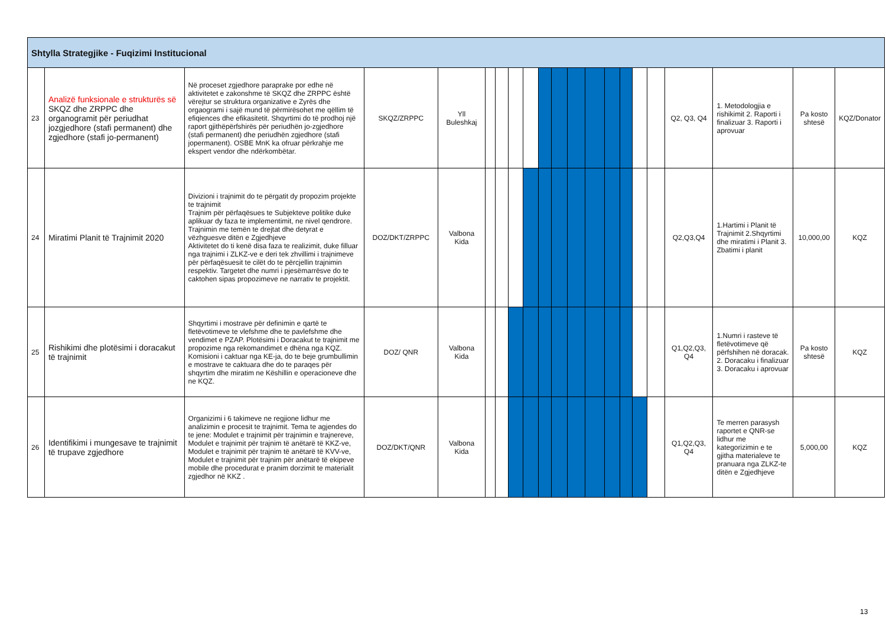| Shtylla Strategjike - Fuqizimi Institucional | | | | | | | | | | | | | | | | | | | | |
| --- | --- | --- | --- | --- | --- | --- | --- | --- | --- | --- | --- | --- | --- | --- | --- | --- | --- | --- | --- | --- |
| 23 | Analizë funksionale e strukturës së SKQZ dhe ZRPPC dhe organogramit për periudhat jozgjedhore (stafi permanent) dhe zgjedhore (stafi jo-permanent) | Në proceset zgjedhore paraprake por edhe në aktivitetet e zakonshme të SKQZ dhe ZRPPC është vërejtur se struktura organizative e Zyrës dhe orgaogrami i sajë mund të përmirësohet me qëllim të efiqiences dhe efikasitetit. Shqyrtimi do të prodhoj një raport gjithëpërfshirës për periudhën jo-zgjedhore (stafi permanent) dhe periudhën zgjedhore (stafi jopermanent). OSBE MnK ka ofruar përkrahje me ekspert vendor dhe ndërkombëtar. | SKQZ/ZRPPC | Yll Buleshkaj | | | | | | | | | | | | | Q2, Q3, Q4 | 1. Metodologjia e rishikimit 2. Raporti i finalizuar 3. Raporti i aprovuar | Pa kosto shtesë | KQZ/Donator |
| 24 | Miratimi Planit të Trajnimit 2020 | Divizioni i trajnimit do te përgatit dy propozim projekte te trajnimit Trajnim për përfaqësues te Subjekteve politike duke aplikuar dy faza te implementimit, ne nivel qendrore. Trajnimin me temën te drejtat dhe detyrat e vëzhguesve ditën e Zgjedhjeve Aktivitetet do ti kenë disa faza te realizimit, duke filluar nga trajnimi i ZLKZ-ve e deri tek zhvillimi i trajnimeve për përfaqësuesit te cilët do te përcjellin trajnimin respektiv. Targetet dhe numri i pjesëmarrësve do te caktohen sipas propozimeve ne narrativ te projektit. | DOZ/DKT/ZRPPC | Valbona Kida | | | | | | | | | | | | | Q2,Q3,Q4 | 1.Hartimi i Planit të Trajnimit 2.Shqyrtimi dhe miratimi i Planit 3. Zbatimi i planit | 10,000,00 | KQZ |
| 25 | Rishikimi dhe plotësimi i doracakut të trajnimit | Shqyrtimi i mostrave për definimin e qartë te fletëvotimeve te vlefshme dhe te pavlefshme dhe vendimet e PZAP. Plotësimi i Doracakut te trajnimit me propozime nga rekomandimet e dhëna nga KQZ. Komisioni i caktuar nga KE-ja, do te beje grumbullimin e mostrave te caktuara dhe do te paraqes për shqyrtim dhe miratim ne Këshillin e operacioneve dhe ne KQZ. | DOZ/ QNR | Valbona Kida | | | | | | | | | | | | | Q1,Q2,Q3, Q4 | 1.Numri i rasteve të fletëvotimeve që përfshihen në doracak. 2. Doracaku i finalizuar 3. Doracaku i aprovuar | Pa kosto shtesë | KQZ |
| 26 | Identifikimi i mungesave te trajnimit të trupave zgjedhore | Organizimi i 6 takimeve ne regjione lidhur me analizimin e procesit te trajnimit. Tema te agjendes do te jene: Modulet e trajnimit për trajnimin e trajnereve, Modulet e trajnimit për trajnim të anëtarë të KKZ-ve, Modulet e trajnimit për trajnim të anëtarë të KVV-ve, Modulet e trajnimit për trajnim për anëtarë të ekipeve mobile dhe procedurat e pranim dorzimit te materialit zgjedhor në KKZ . | DOZ/DKT/QNR | Valbona Kida | | | | | | | | | | | | | Q1,Q2,Q3, Q4 | Te merren parasysh raportet e QNR-se lidhur me kategorizimin e te gjitha materialeve te pranuara nga ZLKZ-te ditën e Zgjedhjeve | 5,000,00 | KQZ |
13